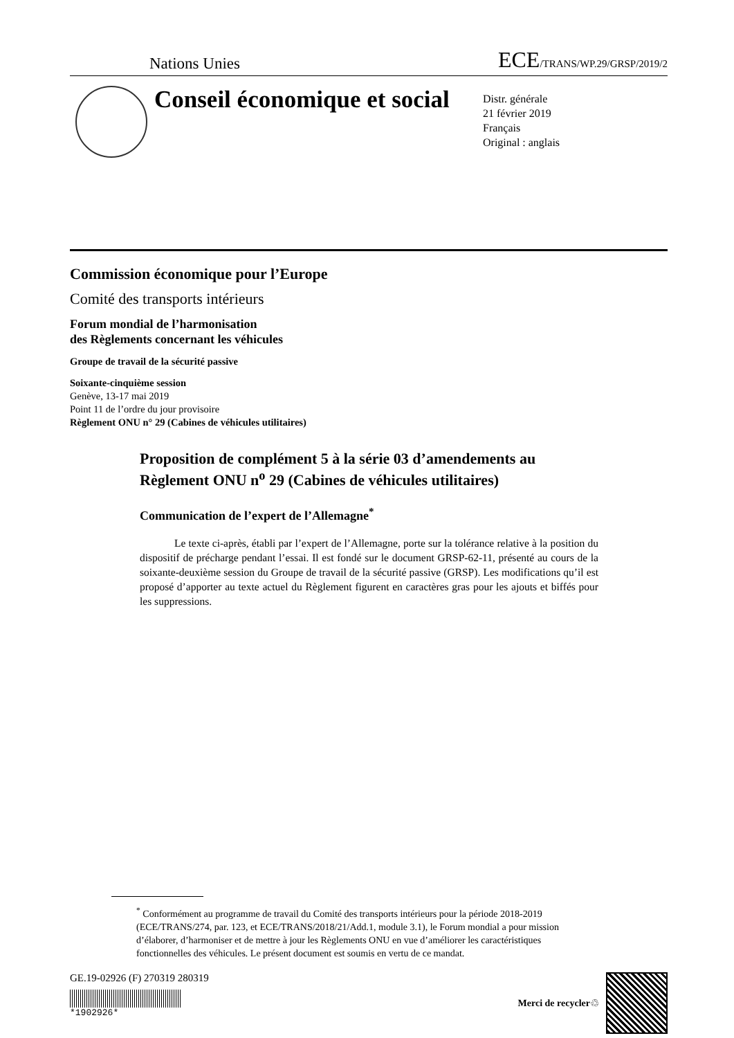Nations Unies ECE/TRANS/WP.29/GRSP/2019/2
Conseil économique et social
Distr. générale
21 février 2019
Français
Original : anglais
Commission économique pour l’Europe
Comité des transports intérieurs
Forum mondial de l’harmonisation
des Règlements concernant les véhicules
Groupe de travail de la sécurité passive
Soixante-cinquième session
Genève, 13-17 mai 2019
Point 11 de l’ordre du jour provisoire
Règlement ONU n° 29 (Cabines de véhicules utilitaires)
Proposition de complément 5 à la série 03 d’amendements au Règlement ONU n<sup>o</sup> 29 (Cabines de véhicules utilitaires)
Communication de l’expert de l’Allemagne<sup>*</sup>
Le texte ci-après, établi par l’expert de l’Allemagne, porte sur la tolérance relative à la position du dispositif de précharge pendant l’essai. Il est fondé sur le document GRSP-62-11, présenté au cours de la soixante-deuxième session du Groupe de travail de la sécurité passive (GRSP). Les modifications qu’il est proposé d’apporter au texte actuel du Règlement figurent en caractères gras pour les ajouts et biffés pour les suppressions.
<sup>*</sup> Conformément au programme de travail du Comité des transports intérieurs pour la période 2018-2019 (ECE/TRANS/274, par. 123, et ECE/TRANS/2018/21/Add.1, module 3.1), le Forum mondial a pour mission d’élaborer, d’harmoniser et de mettre à jour les Règlements ONU en vue d’améliorer les caractéristiques fonctionnelles des véhicules. Le présent document est soumis en vertu de ce mandat.
GE.19-02926 (F) 270319 280319
*1902926*
Merci de recycler ♲